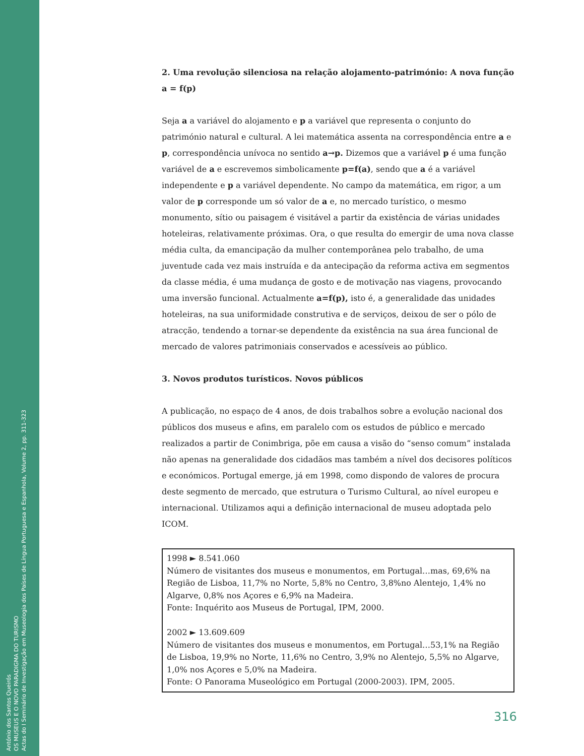António dos Santos Queirós
OS MUSEUS E O NOVO PARADIGMA DO TURISMO
Actas do I Seminário de Investigação em Museologia dos Países de Língua Portuguesa e Espanhola, Volume 2, pp. 311-323
2. Uma revolução silenciosa na relação alojamento-património: A nova função a = f(p)
Seja a a variável do alojamento e p a variável que representa o conjunto do património natural e cultural. A lei matemática assenta na correspondência entre a e p, correspondência unívoca no sentido a→p. Dizemos que a variável p é uma função variável de a e escrevemos simbolicamente p=f(a), sendo que a é a variável independente e p a variável dependente. No campo da matemática, em rigor, a um valor de p corresponde um só valor de a e, no mercado turístico, o mesmo monumento, sítio ou paisagem é visitável a partir da existência de várias unidades hoteleiras, relativamente próximas. Ora, o que resulta do emergir de uma nova classe média culta, da emancipação da mulher contemporânea pelo trabalho, de uma juventude cada vez mais instruída e da antecipação da reforma activa em segmentos da classe média, é uma mudança de gosto e de motivação nas viagens, provocando uma inversão funcional. Actualmente a=f(p), isto é, a generalidade das unidades hoteleiras, na sua uniformidade construtiva e de serviços, deixou de ser o pólo de atracção, tendendo a tornar-se dependente da existência na sua área funcional de mercado de valores patrimoniais conservados e acessíveis ao público.
3. Novos produtos turísticos. Novos públicos
A publicação, no espaço de 4 anos, de dois trabalhos sobre a evolução nacional dos públicos dos museus e afins, em paralelo com os estudos de público e mercado realizados a partir de Conimbriga, põe em causa a visão do “senso comum” instalada não apenas na generalidade dos cidadãos mas também a nível dos decisores políticos e económicos. Portugal emerge, já em 1998, como dispondo de valores de procura deste segmento de mercado, que estrutura o Turismo Cultural, ao nível europeu e internacional. Utilizamos aqui a definição internacional de museu adoptada pelo ICOM.
1998 ► 8.541.060
Número de visitantes dos museus e monumentos, em Portugal…mas, 69,6% na Região de Lisboa, 11,7% no Norte, 5,8% no Centro, 3,8%no Alentejo, 1,4% no Algarve, 0,8% nos Açores e 6,9% na Madeira.
Fonte: Inquérito aos Museus de Portugal, IPM, 2000.
2002 ► 13.609.609
Número de visitantes dos museus e monumentos, em Portugal…53,1% na Região de Lisboa, 19,9% no Norte, 11,6% no Centro, 3,9% no Alentejo, 5,5% no Algarve, 1,0% nos Açores e 5,0% na Madeira.
Fonte: O Panorama Museológico em Portugal (2000-2003). IPM, 2005.
316